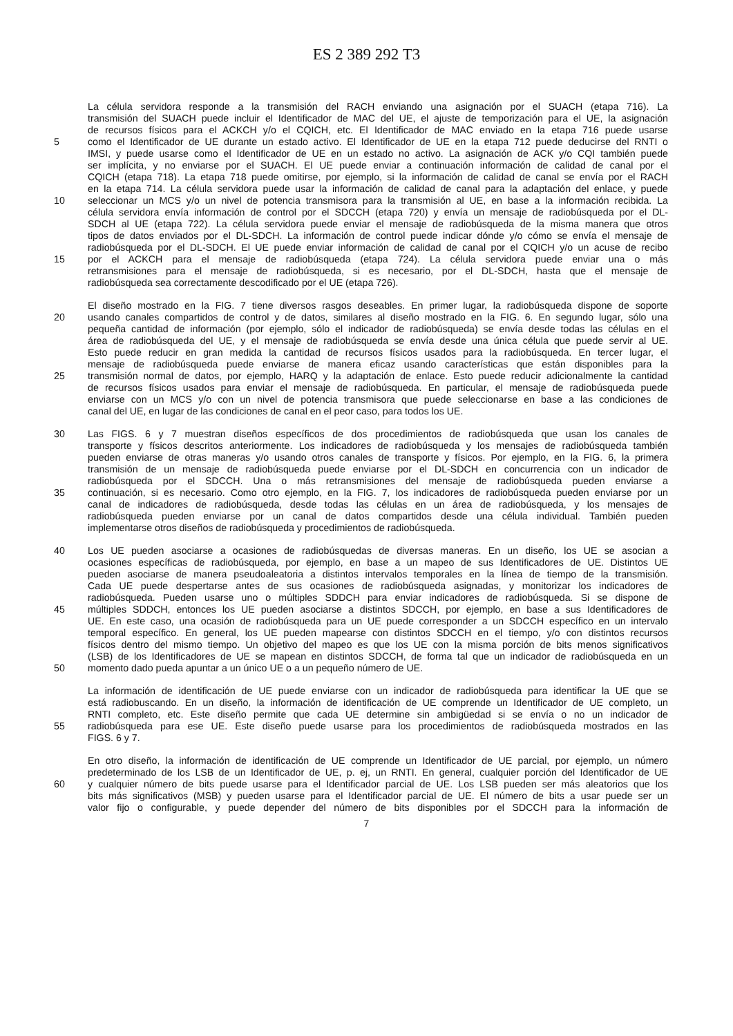ES 2 389 292 T3
La célula servidora responde a la transmisión del RACH enviando una asignación por el SUACH (etapa 716). La
transmisión del SUACH puede incluir el Identificador de MAC del UE, el ajuste de temporización para el UE, la asignación
de recursos físicos para el ACKCH y/o el CQICH, etc. El Identificador de MAC enviado en la etapa 716 puede usarse
5 como el Identificador de UE durante un estado activo. El Identificador de UE en la etapa 712 puede deducirse del RNTI o
IMSI, y puede usarse como el Identificador de UE en un estado no activo. La asignación de ACK y/o CQI también puede
ser implícita, y no enviarse por el SUACH. El UE puede enviar a continuación información de calidad de canal por el
CQICH (etapa 718). La etapa 718 puede omitirse, por ejemplo, si la información de calidad de canal se envía por el RACH
en la etapa 714. La célula servidora puede usar la información de calidad de canal para la adaptación del enlace, y puede
10 seleccionar un MCS y/o un nivel de potencia transmisora para la transmisión al UE, en base a la información recibida. La
célula servidora envía información de control por el SDCCH (etapa 720) y envía un mensaje de radiobúsqueda por el DL-
SDCH al UE (etapa 722). La célula servidora puede enviar el mensaje de radiobúsqueda de la misma manera que otros
tipos de datos enviados por el DL-SDCH. La información de control puede indicar dónde y/o cómo se envía el mensaje de
radiobúsqueda por el DL-SDCH. El UE puede enviar información de calidad de canal por el CQICH y/o un acuse de recibo
15 por el ACKCH para el mensaje de radiobúsqueda (etapa 724). La célula servidora puede enviar una o más
retransmisiones para el mensaje de radiobúsqueda, si es necesario, por el DL-SDCH, hasta que el mensaje de
radiobúsqueda sea correctamente descodificado por el UE (etapa 726).
El diseño mostrado en la FIG. 7 tiene diversos rasgos deseables. En primer lugar, la radiobúsqueda dispone de soporte
20 usando canales compartidos de control y de datos, similares al diseño mostrado en la FIG. 6. En segundo lugar, sólo una
pequeña cantidad de información (por ejemplo, sólo el indicador de radiobúsqueda) se envía desde todas las células en el
área de radiobúsqueda del UE, y el mensaje de radiobúsqueda se envía desde una única célula que puede servir al UE.
Esto puede reducir en gran medida la cantidad de recursos físicos usados para la radiobúsqueda. En tercer lugar, el
mensaje de radiobúsqueda puede enviarse de manera eficaz usando características que están disponibles para la
25 transmisión normal de datos, por ejemplo, HARQ y la adaptación de enlace. Esto puede reducir adicionalmente la cantidad
de recursos físicos usados para enviar el mensaje de radiobúsqueda. En particular, el mensaje de radiobúsqueda puede
enviarse con un MCS y/o con un nivel de potencia transmisora que puede seleccionarse en base a las condiciones de
canal del UE, en lugar de las condiciones de canal en el peor caso, para todos los UE.
30 Las FIGS. 6 y 7 muestran diseños específicos de dos procedimientos de radiobúsqueda que usan los canales de
transporte y físicos descritos anteriormente. Los indicadores de radiobúsqueda y los mensajes de radiobúsqueda también
pueden enviarse de otras maneras y/o usando otros canales de transporte y físicos. Por ejemplo, en la FIG. 6, la primera
transmisión de un mensaje de radiobúsqueda puede enviarse por el DL-SDCH en concurrencia con un indicador de
radiobúsqueda por el SDCCH. Una o más retransmisiones del mensaje de radiobúsqueda pueden enviarse a
35 continuación, si es necesario. Como otro ejemplo, en la FIG. 7, los indicadores de radiobúsqueda pueden enviarse por un
canal de indicadores de radiobúsqueda, desde todas las células en un área de radiobúsqueda, y los mensajes de
radiobúsqueda pueden enviarse por un canal de datos compartidos desde una célula individual. También pueden
implementarse otros diseños de radiobúsqueda y procedimientos de radiobúsqueda.
40 Los UE pueden asociarse a ocasiones de radiobúsquedas de diversas maneras. En un diseño, los UE se asocian a
ocasiones específicas de radiobúsqueda, por ejemplo, en base a un mapeo de sus Identificadores de UE. Distintos UE
pueden asociarse de manera pseudoaleatoria a distintos intervalos temporales en la línea de tiempo de la transmisión.
Cada UE puede despertarse antes de sus ocasiones de radiobúsqueda asignadas, y monitorizar los indicadores de
radiobúsqueda. Pueden usarse uno o múltiples SDDCH para enviar indicadores de radiobúsqueda. Si se dispone de
45 múltiples SDDCH, entonces los UE pueden asociarse a distintos SDCCH, por ejemplo, en base a sus Identificadores de
UE. En este caso, una ocasión de radiobúsqueda para un UE puede corresponder a un SDCCH específico en un intervalo
temporal específico. En general, los UE pueden mapearse con distintos SDCCH en el tiempo, y/o con distintos recursos
físicos dentro del mismo tiempo. Un objetivo del mapeo es que los UE con la misma porción de bits menos significativos
(LSB) de los Identificadores de UE se mapean en distintos SDCCH, de forma tal que un indicador de radiobúsqueda en un
50 momento dado pueda apuntar a un único UE o a un pequeño número de UE.
La información de identificación de UE puede enviarse con un indicador de radiobúsqueda para identificar la UE que se
está radiobuscando. En un diseño, la información de identificación de UE comprende un Identificador de UE completo, un
RNTI completo, etc. Este diseño permite que cada UE determine sin ambigüedad si se envía o no un indicador de
55 radiobúsqueda para ese UE. Este diseño puede usarse para los procedimientos de radiobúsqueda mostrados en las
FIGS. 6 y 7.
En otro diseño, la información de identificación de UE comprende un Identificador de UE parcial, por ejemplo, un número
predeterminado de los LSB de un Identificador de UE, p. ej, un RNTI. En general, cualquier porción del Identificador de UE
60 y cualquier número de bits puede usarse para el Identificador parcial de UE. Los LSB pueden ser más aleatorios que los
bits más significativos (MSB) y pueden usarse para el Identificador parcial de UE. El número de bits a usar puede ser un
valor fijo o configurable, y puede depender del número de bits disponibles por el SDCCH para la información de
7